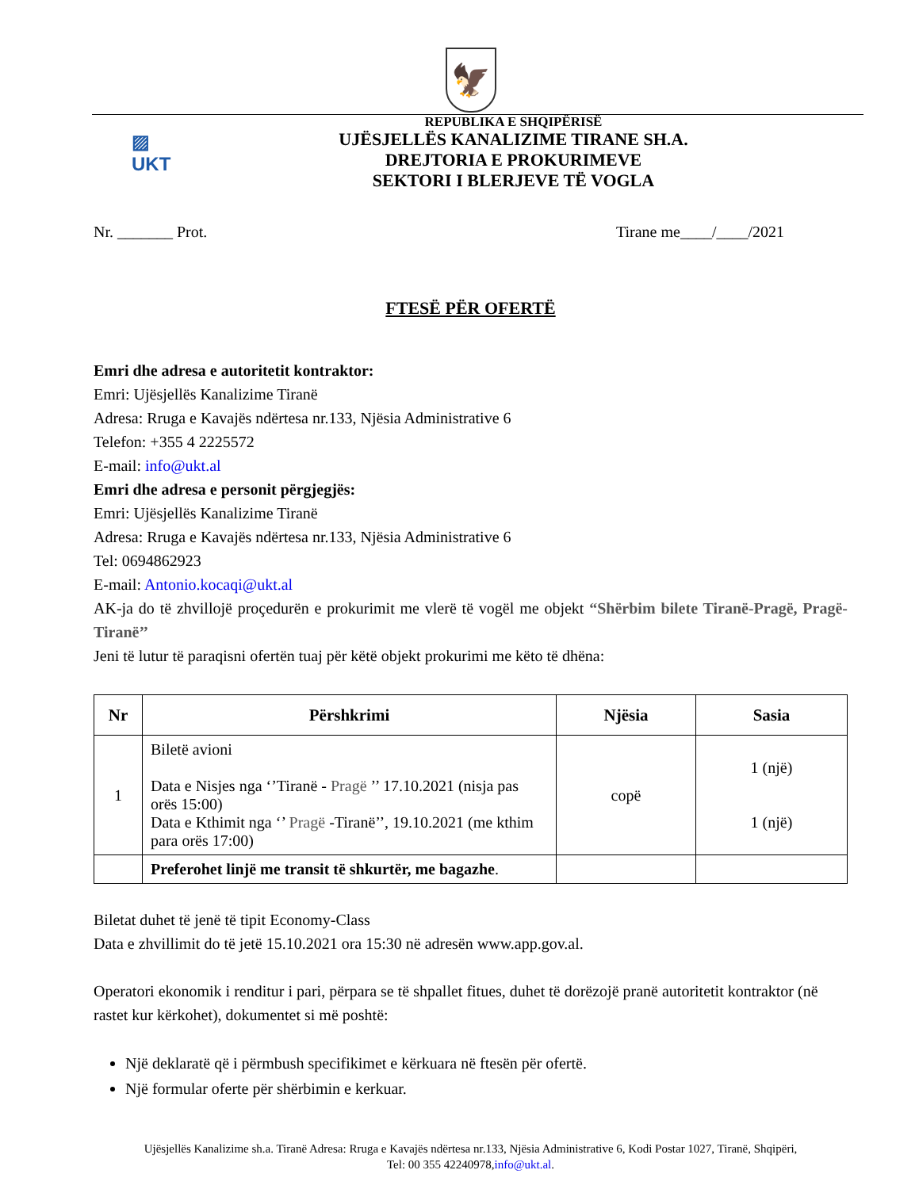🦅
▨
UKT
REPUBLIKA E SHQIPËRISË
UJËSJELLËS KANALIZIME TIRANE SH.A.
DREJTORIA E PROKURIMEVE
SEKTORI I BLERJEVE TË VOGLA
Nr. _______ Prot. Tirane me____/____/2021
FTESË PËR OFERTË
Emri dhe adresa e autoritetit kontraktor:
Emri: Ujësjellës Kanalizime Tiranë
Adresa: Rruga e Kavajës ndërtesa nr.133, Njësia Administrative 6
Telefon: +355 4 2225572
E-mail: info@ukt.al
Emri dhe adresa e personit përgjegjës:
Emri: Ujësjellës Kanalizime Tiranë
Adresa: Rruga e Kavajës ndërtesa nr.133, Njësia Administrative 6
Tel: 0694862923
E-mail: Antonio.kocaqi@ukt.al
AK-ja do të zhvillojë proçedurën e prokurimit me vlerë të vogël me objekt “Shërbim bilete Tiranë-Pragë, Pragë-Tiranë’’
Jeni të lutur të paraqisni ofertën tuaj për këtë objekt prokurimi me këto të dhëna:
| Nr | Përshkrimi | Njësia | Sasia |
| --- | --- | --- | --- |
| 1 | Biletë avioni Data e Nisjes nga ‘’Tiranë - Pragë ’’ 17.10.2021 (nisja pas orës 15:00) Data e Kthimit nga ‘’ Pragë -Tiranë’’, 19.10.2021 (me kthim para orës 17:00) | copë | 1 (një) 1 (një) |
| | Preferohet linjë me transit të shkurtër, me bagazhe . | | |
Biletat duhet të jenë të tipit Economy-Class
Data e zhvillimit do të jetë 15.10.2021 ora 15:30 në adresën www.app.gov.al.
Operatori ekonomik i renditur i pari, përpara se të shpallet fitues, duhet të dorëzojë pranë autoritetit kontraktor (në rastet kur kërkohet), dokumentet si më poshtë:
Një deklaratë që i përmbush specifikimet e kërkuara në ftesën për ofertë.
Një formular oferte për shërbimin e kerkuar.
Ujësjellës Kanalizime sh.a. Tiranë Adresa: Rruga e Kavajës ndërtesa nr.133, Njësia Administrative 6, Kodi Postar 1027, Tiranë, Shqipëri,
Tel: 00 355 42240978,info@ukt.al.